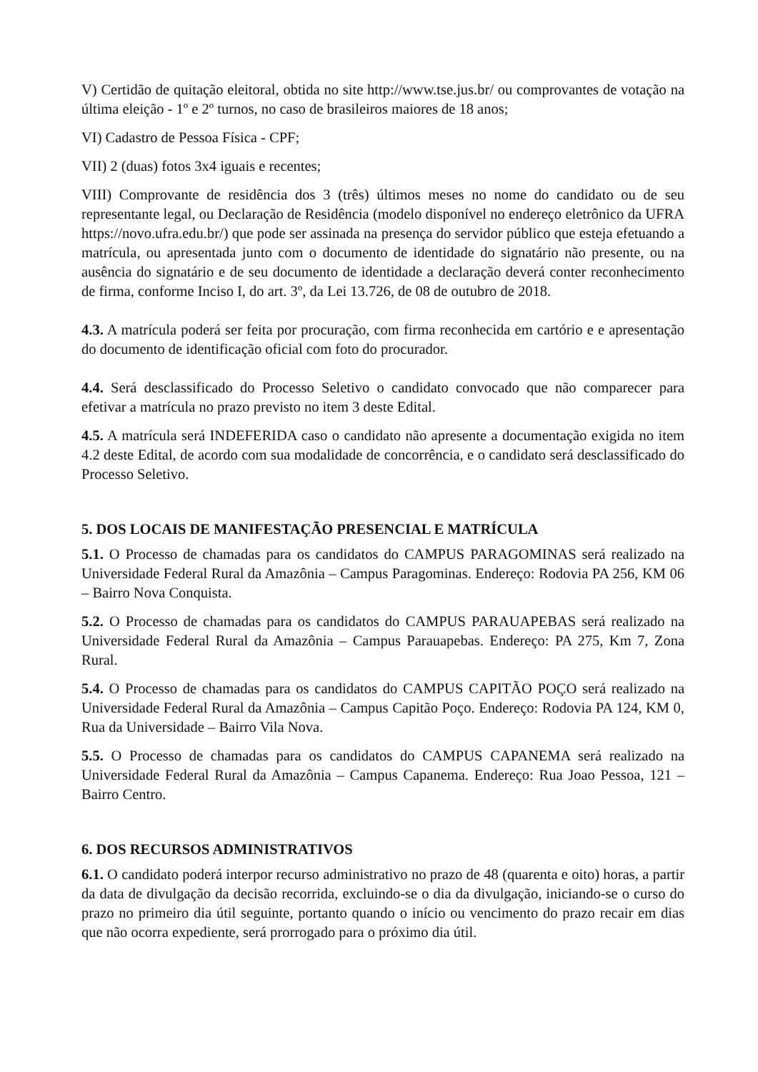V) Certidão de quitação eleitoral, obtida no site http://www.tse.jus.br/ ou comprovantes de votação na última eleição - 1º e 2º turnos, no caso de brasileiros maiores de 18 anos;
VI) Cadastro de Pessoa Física - CPF;
VII) 2 (duas) fotos 3x4 iguais e recentes;
VIII) Comprovante de residência dos 3 (três) últimos meses no nome do candidato ou de seu representante legal, ou Declaração de Residência (modelo disponível no endereço eletrônico da UFRA https://novo.ufra.edu.br/) que pode ser assinada na presença do servidor público que esteja efetuando a matrícula, ou apresentada junto com o documento de identidade do signatário não presente, ou na ausência do signatário e de seu documento de identidade a declaração deverá conter reconhecimento de firma, conforme Inciso I, do art. 3º, da Lei 13.726, de 08 de outubro de 2018.
4.3. A matrícula poderá ser feita por procuração, com firma reconhecida em cartório e e apresentação do documento de identificação oficial com foto do procurador.
4.4. Será desclassificado do Processo Seletivo o candidato convocado que não comparecer para efetivar a matrícula no prazo previsto no item 3 deste Edital.
4.5. A matrícula será INDEFERIDA caso o candidato não apresente a documentação exigida no item 4.2 deste Edital, de acordo com sua modalidade de concorrência, e o candidato será desclassificado do Processo Seletivo.
5. DOS LOCAIS DE MANIFESTAÇÃO PRESENCIAL E MATRÍCULA
5.1. O Processo de chamadas para os candidatos do CAMPUS PARAGOMINAS será realizado na Universidade Federal Rural da Amazônia – Campus Paragominas. Endereço: Rodovia PA 256, KM 06 – Bairro Nova Conquista.
5.2. O Processo de chamadas para os candidatos do CAMPUS PARAUAPEBAS será realizado na Universidade Federal Rural da Amazônia – Campus Parauapebas. Endereço: PA 275, Km 7, Zona Rural.
5.4. O Processo de chamadas para os candidatos do CAMPUS CAPITÃO POÇO será realizado na Universidade Federal Rural da Amazônia – Campus Capitão Poço. Endereço: Rodovia PA 124, KM 0, Rua da Universidade – Bairro Vila Nova.
5.5. O Processo de chamadas para os candidatos do CAMPUS CAPANEMA será realizado na Universidade Federal Rural da Amazônia – Campus Capanema. Endereço: Rua Joao Pessoa, 121 – Bairro Centro.
6. DOS RECURSOS ADMINISTRATIVOS
6.1. O candidato poderá interpor recurso administrativo no prazo de 48 (quarenta e oito) horas, a partir da data de divulgação da decisão recorrida, excluindo-se o dia da divulgação, iniciando-se o curso do prazo no primeiro dia útil seguinte, portanto quando o início ou vencimento do prazo recair em dias que não ocorra expediente, será prorrogado para o próximo dia útil.